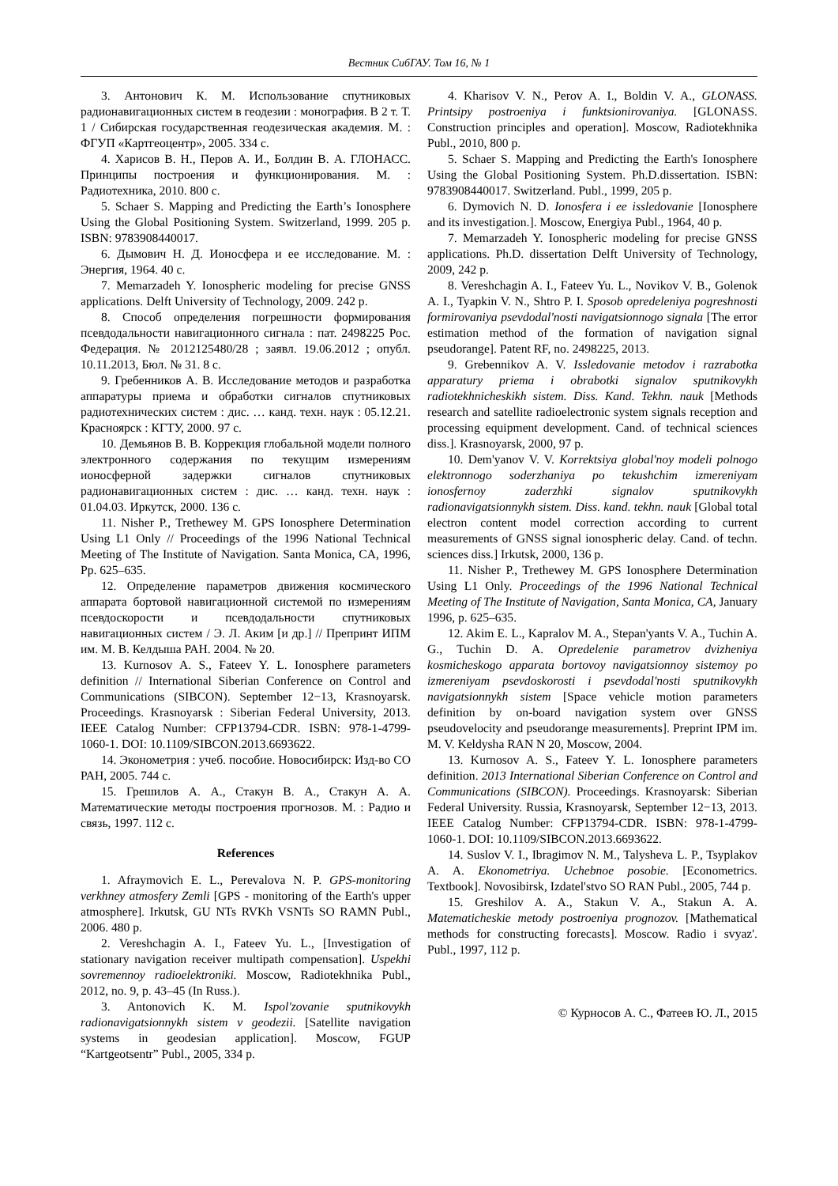Вестник СибГАУ. Том 16, № 1
3. Антонович К. М. Использование спутниковых радионавигационных систем в геодезии : монография. В 2 т. Т. 1 / Сибирская государственная геодезическая академия. М. : ФГУП «Картгеоцентр», 2005. 334 с.
4. Харисов В. Н., Перов А. И., Болдин В. А. ГЛОНАСС. Принципы построения и функционирования. М. : Радиотехника, 2010. 800 с.
5. Schaer S. Mapping and Predicting the Earth’s Ionosphere Using the Global Positioning System. Switzerland, 1999. 205 p. ISBN: 9783908440017.
6. Дымович Н. Д. Ионосфера и ее исследование. М. : Энергия, 1964. 40 с.
7. Memarzadeh Y. Ionospheric modeling for precise GNSS applications. Delft University of Technology, 2009. 242 p.
8. Способ определения погрешности формирования псевдодальности навигационного сигнала : пат. 2498225 Рос. Федерация. № 2012125480/28 ; заявл. 19.06.2012 ; опубл. 10.11.2013, Бюл. № 31. 8 с.
9. Гребенников А. В. Исследование методов и разработка аппаратуры приема и обработки сигналов спутниковых радиотехнических систем : дис. … канд. техн. наук : 05.12.21. Красноярск : КГТУ, 2000. 97 с.
10. Демьянов В. В. Коррекция глобальной модели полного электронного содержания по текущим измерениям ионосферной задержки сигналов спутниковых радионавигационных систем : дис. … канд. техн. наук : 01.04.03. Иркутск, 2000. 136 с.
11. Nisher P., Trethewey M. GPS Ionosphere Determination Using L1 Only // Proceedings of the 1996 National Technical Meeting of The Institute of Navigation. Santa Monica, CA, 1996, Pp. 625–635.
12. Определение параметров движения космического аппарата бортовой навигационной системой по измерениям псевдоскорости и псевдодальности спутниковых навигационных систем / Э. Л. Аким [и др.] // Препринт ИПМ им. М. В. Келдыша РАН. 2004. № 20.
13. Kurnosov A. S., Fateev Y. L. Ionosphere parameters definition // International Siberian Conference on Control and Communications (SIBCON). September 12−13, Krasnoyarsk. Proceedings. Krasnoyarsk : Siberian Federal University, 2013. IEEE Catalog Number: CFP13794-CDR. ISBN: 978-1-4799-1060-1. DOI: 10.1109/SIBCON.2013.6693622.
14. Эконометрия : учеб. пособие. Новосибирск: Изд-во СО РАН, 2005. 744 с.
15. Грешилов А. А., Стакун В. А., Стакун А. А. Математические методы построения прогнозов. М. : Радио и связь, 1997. 112 с.
References
1. Afraymovich E. L., Perevalova N. P. GPS-monitoring verkhney atmosfery Zemli [GPS - monitoring of the Earth's upper atmosphere]. Irkutsk, GU NTs RVKh VSNTs SO RAMN Publ., 2006. 480 p.
2. Vereshchagin A. I., Fateev Yu. L., [Investigation of stationary navigation receiver multipath compensation]. Uspekhi sovremennoy radioelektroniki. Moscow, Radiotekhnika Publ., 2012, no. 9, p. 43–45 (In Russ.).
3. Antonovich K. M. Ispol'zovanie sputnikovykh radionavigatsionnykh sistem v geodezii. [Satellite navigation systems in geodesian application]. Moscow, FGUP “Kartgeotsentr” Publ., 2005, 334 p.
4. Kharisov V. N., Perov A. I., Boldin V. A., GLONASS. Printsipy postroeniya i funktsionirovaniya. [GLONASS. Construction principles and operation]. Moscow, Radiotekhnika Publ., 2010, 800 p.
5. Schaer S. Mapping and Predicting the Earth's Ionosphere Using the Global Positioning System. Ph.D.dissertation. ISBN: 9783908440017. Switzerland. Publ., 1999, 205 p.
6. Dymovich N. D. Ionosfera i ee issledovanie [Ionosphere and its investigation.]. Moscow, Energiya Publ., 1964, 40 p.
7. Memarzadeh Y. Ionospheric modeling for precise GNSS applications. Ph.D. dissertation Delft University of Technology, 2009, 242 p.
8. Vereshchagin A. I., Fateev Yu. L., Novikov V. B., Golenok A. I., Tyapkin V. N., Shtro P. I. Sposob opredeleniya pogreshnosti formirovaniya psevdodal'nosti navigatsionnogo signala [The error estimation method of the formation of navigation signal pseudorange]. Patent RF, no. 2498225, 2013.
9. Grebennikov A. V. Issledovanie metodov i razrabotka apparatury priema i obrabotki signalov sputnikovykh radiotekhnicheskikh sistem. Diss. Kand. Tekhn. nauk [Methods research and satellite radioelectronic system signals reception and processing equipment development. Cand. of technical sciences diss.]. Krasnoyarsk, 2000, 97 p.
10. Dem'yanov V. V. Korrektsiya global'noy modeli polnogo elektronnogo soderzhaniya po tekushchim izmereniyam ionosfernoy zaderzhki signalov sputnikovykh radionavigatsionnykh sistem. Diss. kand. tekhn. nauk [Global total electron content model correction according to current measurements of GNSS signal ionospheric delay. Cand. of techn. sciences diss.] Irkutsk, 2000, 136 p.
11. Nisher P., Trethewey M. GPS Ionosphere Determination Using L1 Only. Proceedings of the 1996 National Technical Meeting of The Institute of Navigation, Santa Monica, CA, January 1996, p. 625–635.
12. Akim E. L., Kapralov M. A., Stepan'yants V. A., Tuchin A. G., Tuchin D. A. Opredelenie parametrov dvizheniya kosmicheskogo apparata bortovoy navigatsionnoy sistemoy po izmereniyam psevdoskorosti i psevdodal'nosti sputnikovykh navigatsionnykh sistem [Space vehicle motion parameters definition by on-board navigation system over GNSS pseudovelocity and pseudorange measurements]. Preprint IPM im. M. V. Keldysha RAN N 20, Moscow, 2004.
13. Kurnosov A. S., Fateev Y. L. Ionosphere parameters definition. 2013 International Siberian Conference on Control and Communications (SIBCON). Proceedings. Krasnoyarsk: Siberian Federal University. Russia, Krasnoyarsk, September 12−13, 2013. IEEE Catalog Number: CFP13794-CDR. ISBN: 978-1-4799-1060-1. DOI: 10.1109/SIBCON.2013.6693622.
14. Suslov V. I., Ibragimov N. M., Talysheva L. P., Tsyplakov A. A. Ekonometriya. Uchebnoe posobie. [Econometrics. Textbook]. Novosibirsk, Izdatel'stvo SO RAN Publ., 2005, 744 p.
15. Greshilov A. A., Stakun V. A., Stakun A. A. Matematicheskie metody postroeniya prognozov. [Mathematical methods for constructing forecasts]. Moscow. Radio i svyaz'. Publ., 1997, 112 p.
© Курносов А. С., Фатеев Ю. Л., 2015